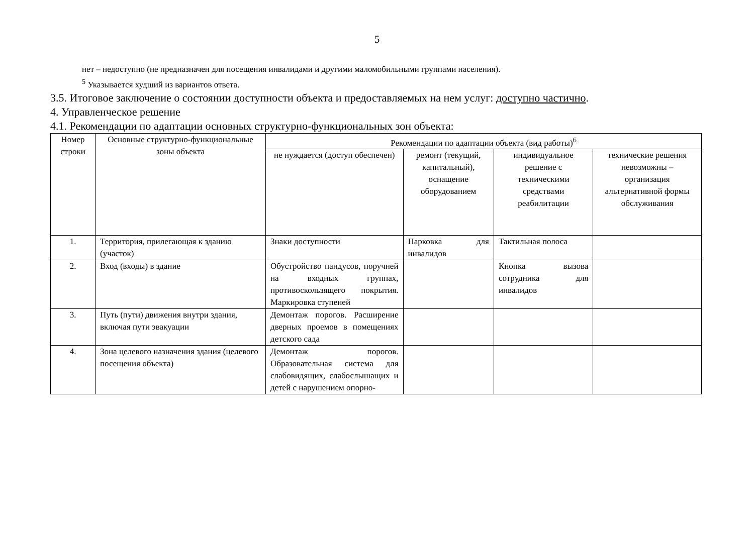5
нет – недоступно (не предназначен для посещения инвалидами и другими маломобильными группами населения).
<sup>5</sup> Указывается худший из вариантов ответа.
3.5. Итоговое заключение о состоянии доступности объекта и предоставляемых на нем услуг: доступно частично.
4. Управленческое решение
4.1. Рекомендации по адаптации основных структурно-функциональных зон объекта:
| Номер строки | Основные структурно-функциональные зоны объекта | Рекомендации по адаптации объекта (вид работы)<sup>6</sup> | | | |
| --- | --- | --- | --- | --- | --- |
| | | не нуждается (доступ обеспечен) | ремонт (текущий, капитальный), оснащение оборудованием | индивидуальное решение с техническими средствами реабилитации | технические решения невозможны – организация альтернативной формы обслуживания |
| 1. | Территория, прилегающая к зданию (участок) | Знаки доступности | Парковка для инвалидов | Тактильная полоса | |
| 2. | Вход (входы) в здание | Обустройство пандусов, поручней на входных группах, противоскользящего покрытия. Маркировка ступеней | | Кнопка вызова сотрудника для инвалидов | |
| 3. | Путь (пути) движения внутри здания, включая пути эвакуации | Демонтаж порогов. Расширение дверных проемов в помещениях детского сада | | | |
| 4. | Зона целевого назначения здания (целевого посещения объекта) | Демонтаж порогов. Образовательная система для слабовидящих, слабослышащих и детей с нарушением опорно- | | | |